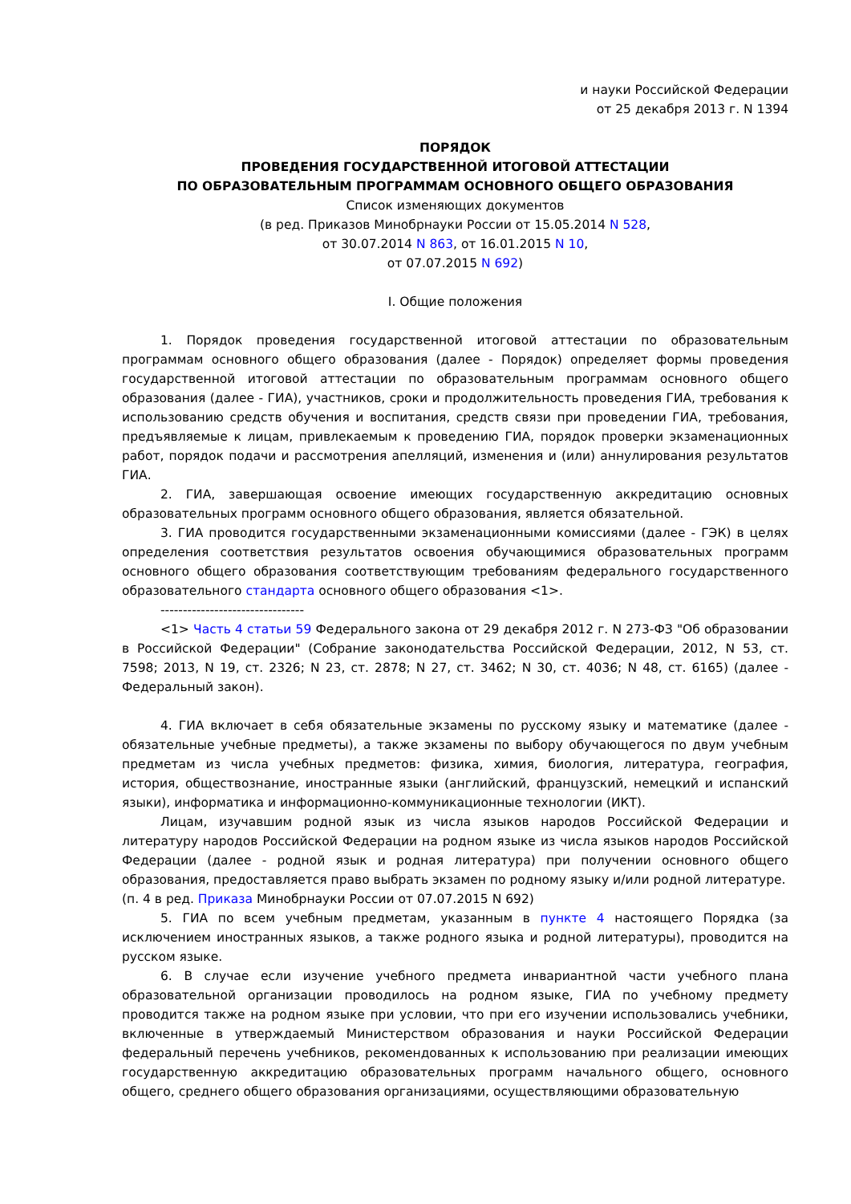и науки Российской Федерации
от 25 декабря 2013 г. N 1394
ПОРЯДОК
ПРОВЕДЕНИЯ ГОСУДАРСТВЕННОЙ ИТОГОВОЙ АТТЕСТАЦИИ
ПО ОБРАЗОВАТЕЛЬНЫМ ПРОГРАММАМ ОСНОВНОГО ОБЩЕГО ОБРАЗОВАНИЯ
Список изменяющих документов
(в ред. Приказов Минобрнауки России от 15.05.2014 N 528,
от 30.07.2014 N 863, от 16.01.2015 N 10,
от 07.07.2015 N 692)
I. Общие положения
1. Порядок проведения государственной итоговой аттестации по образовательным программам основного общего образования (далее - Порядок) определяет формы проведения государственной итоговой аттестации по образовательным программам основного общего образования (далее - ГИА), участников, сроки и продолжительность проведения ГИА, требования к использованию средств обучения и воспитания, средств связи при проведении ГИА, требования, предъявляемые к лицам, привлекаемым к проведению ГИА, порядок проверки экзаменационных работ, порядок подачи и рассмотрения апелляций, изменения и (или) аннулирования результатов ГИА.
2. ГИА, завершающая освоение имеющих государственную аккредитацию основных образовательных программ основного общего образования, является обязательной.
3. ГИА проводится государственными экзаменационными комиссиями (далее - ГЭК) в целях определения соответствия результатов освоения обучающимися образовательных программ основного общего образования соответствующим требованиям федерального государственного образовательного стандарта основного общего образования <1>.
--------------------------------
<1> Часть 4 статьи 59 Федерального закона от 29 декабря 2012 г. N 273-ФЗ "Об образовании в Российской Федерации" (Собрание законодательства Российской Федерации, 2012, N 53, ст. 7598; 2013, N 19, ст. 2326; N 23, ст. 2878; N 27, ст. 3462; N 30, ст. 4036; N 48, ст. 6165) (далее - Федеральный закон).
4. ГИА включает в себя обязательные экзамены по русскому языку и математике (далее - обязательные учебные предметы), а также экзамены по выбору обучающегося по двум учебным предметам из числа учебных предметов: физика, химия, биология, литература, география, история, обществознание, иностранные языки (английский, французский, немецкий и испанский языки), информатика и информационно-коммуникационные технологии (ИКТ).
Лицам, изучавшим родной язык из числа языков народов Российской Федерации и литературу народов Российской Федерации на родном языке из числа языков народов Российской Федерации (далее - родной язык и родная литература) при получении основного общего образования, предоставляется право выбрать экзамен по родному языку и/или родной литературе.
(п. 4 в ред. Приказа Минобрнауки России от 07.07.2015 N 692)
5. ГИА по всем учебным предметам, указанным в пункте 4 настоящего Порядка (за исключением иностранных языков, а также родного языка и родной литературы), проводится на русском языке.
6. В случае если изучение учебного предмета инвариантной части учебного плана образовательной организации проводилось на родном языке, ГИА по учебному предмету проводится также на родном языке при условии, что при его изучении использовались учебники, включенные в утверждаемый Министерством образования и науки Российской Федерации федеральный перечень учебников, рекомендованных к использованию при реализации имеющих государственную аккредитацию образовательных программ начального общего, основного общего, среднего общего образования организациями, осуществляющими образовательную